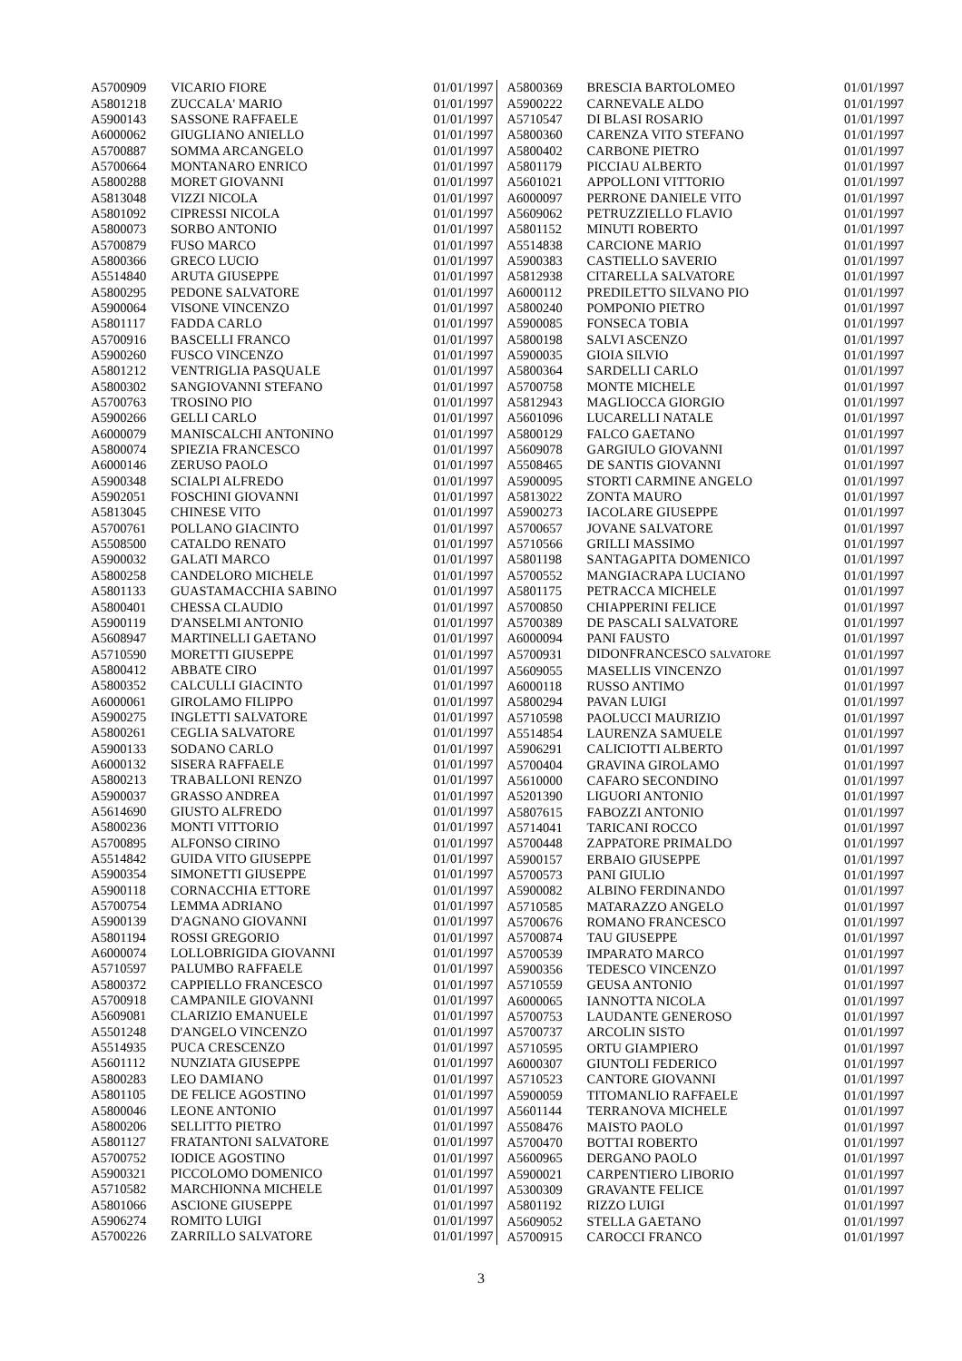| A5700909 | VICARIO FIORE | 01/01/1997 |
| A5801218 | ZUCCALA' MARIO | 01/01/1997 |
| A5900143 | SASSONE RAFFAELE | 01/01/1997 |
| A6000062 | GIUGLIANO ANIELLO | 01/01/1997 |
| A5700887 | SOMMA ARCANGELO | 01/01/1997 |
| A5700664 | MONTANARO ENRICO | 01/01/1997 |
| A5800288 | MORET GIOVANNI | 01/01/1997 |
| A5813048 | VIZZI NICOLA | 01/01/1997 |
| A5801092 | CIPRESSI NICOLA | 01/01/1997 |
| A5800073 | SORBO ANTONIO | 01/01/1997 |
| A5700879 | FUSO MARCO | 01/01/1997 |
| A5800366 | GRECO LUCIO | 01/01/1997 |
| A5514840 | ARUTA GIUSEPPE | 01/01/1997 |
| A5800295 | PEDONE SALVATORE | 01/01/1997 |
| A5900064 | VISONE VINCENZO | 01/01/1997 |
| A5801117 | FADDA CARLO | 01/01/1997 |
| A5700916 | BASCELLI FRANCO | 01/01/1997 |
| A5900260 | FUSCO VINCENZO | 01/01/1997 |
| A5801212 | VENTRIGLIA PASQUALE | 01/01/1997 |
| A5800302 | SANGIOVANNI STEFANO | 01/01/1997 |
| A5700763 | TROSINO PIO | 01/01/1997 |
| A5900266 | GELLI CARLO | 01/01/1997 |
| A6000079 | MANISCALCHI ANTONINO | 01/01/1997 |
| A5800074 | SPIEZIA FRANCESCO | 01/01/1997 |
| A6000146 | ZERUSO PAOLO | 01/01/1997 |
| A5900348 | SCIALPI ALFREDO | 01/01/1997 |
| A5902051 | FOSCHINI GIOVANNI | 01/01/1997 |
| A5813045 | CHINESE VITO | 01/01/1997 |
| A5700761 | POLLANO GIACINTO | 01/01/1997 |
| A5508500 | CATALDO RENATO | 01/01/1997 |
| A5900032 | GALATI MARCO | 01/01/1997 |
| A5800258 | CANDELORO MICHELE | 01/01/1997 |
| A5801133 | GUASTAMACCHIA SABINO | 01/01/1997 |
| A5800401 | CHESSA CLAUDIO | 01/01/1997 |
| A5900119 | D'ANSELMI ANTONIO | 01/01/1997 |
| A5608947 | MARTINELLI GAETANO | 01/01/1997 |
| A5710590 | MORETTI GIUSEPPE | 01/01/1997 |
| A5800412 | ABBATE CIRO | 01/01/1997 |
| A5800352 | CALCULLI GIACINTO | 01/01/1997 |
| A6000061 | GIROLAMO FILIPPO | 01/01/1997 |
| A5900275 | INGLETTI SALVATORE | 01/01/1997 |
| A5800261 | CEGLIA SALVATORE | 01/01/1997 |
| A5900133 | SODANO CARLO | 01/01/1997 |
| A6000132 | SISERA RAFFAELE | 01/01/1997 |
| A5800213 | TRABALLONI RENZO | 01/01/1997 |
| A5900037 | GRASSO ANDREA | 01/01/1997 |
| A5614690 | GIUSTO ALFREDO | 01/01/1997 |
| A5800236 | MONTI VITTORIO | 01/01/1997 |
| A5700895 | ALFONSO CIRINO | 01/01/1997 |
| A5514842 | GUIDA VITO GIUSEPPE | 01/01/1997 |
| A5900354 | SIMONETTI GIUSEPPE | 01/01/1997 |
| A5900118 | CORNACCHIA ETTORE | 01/01/1997 |
| A5700754 | LEMMA ADRIANO | 01/01/1997 |
| A5900139 | D'AGNANO GIOVANNI | 01/01/1997 |
| A5801194 | ROSSI GREGORIO | 01/01/1997 |
| A6000074 | LOLLOBRIGIDA GIOVANNI | 01/01/1997 |
| A5710597 | PALUMBO RAFFAELE | 01/01/1997 |
| A5800372 | CAPPIELLO FRANCESCO | 01/01/1997 |
| A5700918 | CAMPANILE GIOVANNI | 01/01/1997 |
| A5609081 | CLARIZIO EMANUELE | 01/01/1997 |
| A5501248 | D'ANGELO VINCENZO | 01/01/1997 |
| A5514935 | PUCA CRESCENZO | 01/01/1997 |
| A5601112 | NUNZIATA GIUSEPPE | 01/01/1997 |
| A5800283 | LEO DAMIANO | 01/01/1997 |
| A5801105 | DE FELICE AGOSTINO | 01/01/1997 |
| A5800046 | LEONE ANTONIO | 01/01/1997 |
| A5800206 | SELLITTO PIETRO | 01/01/1997 |
| A5801127 | FRATANTONI SALVATORE | 01/01/1997 |
| A5700752 | IODICE AGOSTINO | 01/01/1997 |
| A5900321 | PICCOLOMO DOMENICO | 01/01/1997 |
| A5710582 | MARCHIONNA MICHELE | 01/01/1997 |
| A5801066 | ASCIONE GIUSEPPE | 01/01/1997 |
| A5906274 | ROMITO LUIGI | 01/01/1997 |
| A5700226 | ZARRILLO SALVATORE | 01/01/1997 |
| A5800369 | BRESCIA BARTOLOMEO | 01/01/1997 |
| A5900222 | CARNEVALE ALDO | 01/01/1997 |
| A5710547 | DI BLASI ROSARIO | 01/01/1997 |
| A5800360 | CARENZA VITO STEFANO | 01/01/1997 |
| A5800402 | CARBONE PIETRO | 01/01/1997 |
| A5801179 | PICCIAU ALBERTO | 01/01/1997 |
| A5601021 | APPOLLONI VITTORIO | 01/01/1997 |
| A6000097 | PERRONE DANIELE VITO | 01/01/1997 |
| A5609062 | PETRUZZIELLO FLAVIO | 01/01/1997 |
| A5801152 | MINUTI ROBERTO | 01/01/1997 |
| A5514838 | CARCIONE MARIO | 01/01/1997 |
| A5900383 | CASTIELLO SAVERIO | 01/01/1997 |
| A5812938 | CITARELLA SALVATORE | 01/01/1997 |
| A6000112 | PREDILETTO SILVANO PIO | 01/01/1997 |
| A5800240 | POMPONIO PIETRO | 01/01/1997 |
| A5900085 | FONSECA TOBIA | 01/01/1997 |
| A5800198 | SALVI ASCENZO | 01/01/1997 |
| A5900035 | GIOIA SILVIO | 01/01/1997 |
| A5800364 | SARDELLI CARLO | 01/01/1997 |
| A5700758 | MONTE MICHELE | 01/01/1997 |
| A5812943 | MAGLIOCCA GIORGIO | 01/01/1997 |
| A5601096 | LUCARELLI NATALE | 01/01/1997 |
| A5800129 | FALCO GAETANO | 01/01/1997 |
| A5609078 | GARGIULO GIOVANNI | 01/01/1997 |
| A5508465 | DE SANTIS GIOVANNI | 01/01/1997 |
| A5900095 | STORTI CARMINE ANGELO | 01/01/1997 |
| A5813022 | ZONTA MAURO | 01/01/1997 |
| A5900273 | IACOLARE GIUSEPPE | 01/01/1997 |
| A5700657 | JOVANE SALVATORE | 01/01/1997 |
| A5710566 | GRILLI MASSIMO | 01/01/1997 |
| A5801198 | SANTAGAPITA DOMENICO | 01/01/1997 |
| A5700552 | MANGIACRAPA LUCIANO | 01/01/1997 |
| A5801175 | PETRACCA MICHELE | 01/01/1997 |
| A5700850 | CHIAPPERINI FELICE | 01/01/1997 |
| A5700389 | DE PASCALI SALVATORE | 01/01/1997 |
| A6000094 | PANI FAUSTO | 01/01/1997 |
| A5700931 | DIDONFRANCESCO SALVATORE | 01/01/1997 |
| A5609055 | MASELLIS VINCENZO | 01/01/1997 |
| A6000118 | RUSSO ANTIMO | 01/01/1997 |
| A5800294 | PAVAN LUIGI | 01/01/1997 |
| A5710598 | PAOLUCCI MAURIZIO | 01/01/1997 |
| A5514854 | LAURENZA SAMUELE | 01/01/1997 |
| A5906291 | CALICIOTTI ALBERTO | 01/01/1997 |
| A5700404 | GRAVINA GIROLAMO | 01/01/1997 |
| A5610000 | CAFARO SECONDINO | 01/01/1997 |
| A5201390 | LIGUORI ANTONIO | 01/01/1997 |
| A5807615 | FABOZZI ANTONIO | 01/01/1997 |
| A5714041 | TARICANI ROCCO | 01/01/1997 |
| A5700448 | ZAPPATORE PRIMALDO | 01/01/1997 |
| A5900157 | ERBAIO GIUSEPPE | 01/01/1997 |
| A5700573 | PANI GIULIO | 01/01/1997 |
| A5900082 | ALBINO FERDINANDO | 01/01/1997 |
| A5710585 | MATARAZZO ANGELO | 01/01/1997 |
| A5700676 | ROMANO FRANCESCO | 01/01/1997 |
| A5700874 | TAU GIUSEPPE | 01/01/1997 |
| A5700539 | IMPARATO MARCO | 01/01/1997 |
| A5900356 | TEDESCO VINCENZO | 01/01/1997 |
| A5710559 | GEUSA ANTONIO | 01/01/1997 |
| A6000065 | IANNOTTA NICOLA | 01/01/1997 |
| A5700753 | LAUDANTE GENEROSO | 01/01/1997 |
| A5700737 | ARCOLIN SISTO | 01/01/1997 |
| A5710595 | ORTU GIAMPIERO | 01/01/1997 |
| A6000307 | GIUNTOLI FEDERICO | 01/01/1997 |
| A5710523 | CANTORE GIOVANNI | 01/01/1997 |
| A5900059 | TITOMANLIO RAFFAELE | 01/01/1997 |
| A5601144 | TERRANOVA MICHELE | 01/01/1997 |
| A5508476 | MAISTO PAOLO | 01/01/1997 |
| A5700470 | BOTTAI ROBERTO | 01/01/1997 |
| A5600965 | DERGANO PAOLO | 01/01/1997 |
| A5900021 | CARPENTIERO LIBORIO | 01/01/1997 |
| A5300309 | GRAVANTE FELICE | 01/01/1997 |
| A5801192 | RIZZO LUIGI | 01/01/1997 |
| A5609052 | STELLA GAETANO | 01/01/1997 |
| A5700915 | CAROCCI FRANCO | 01/01/1997 |
3